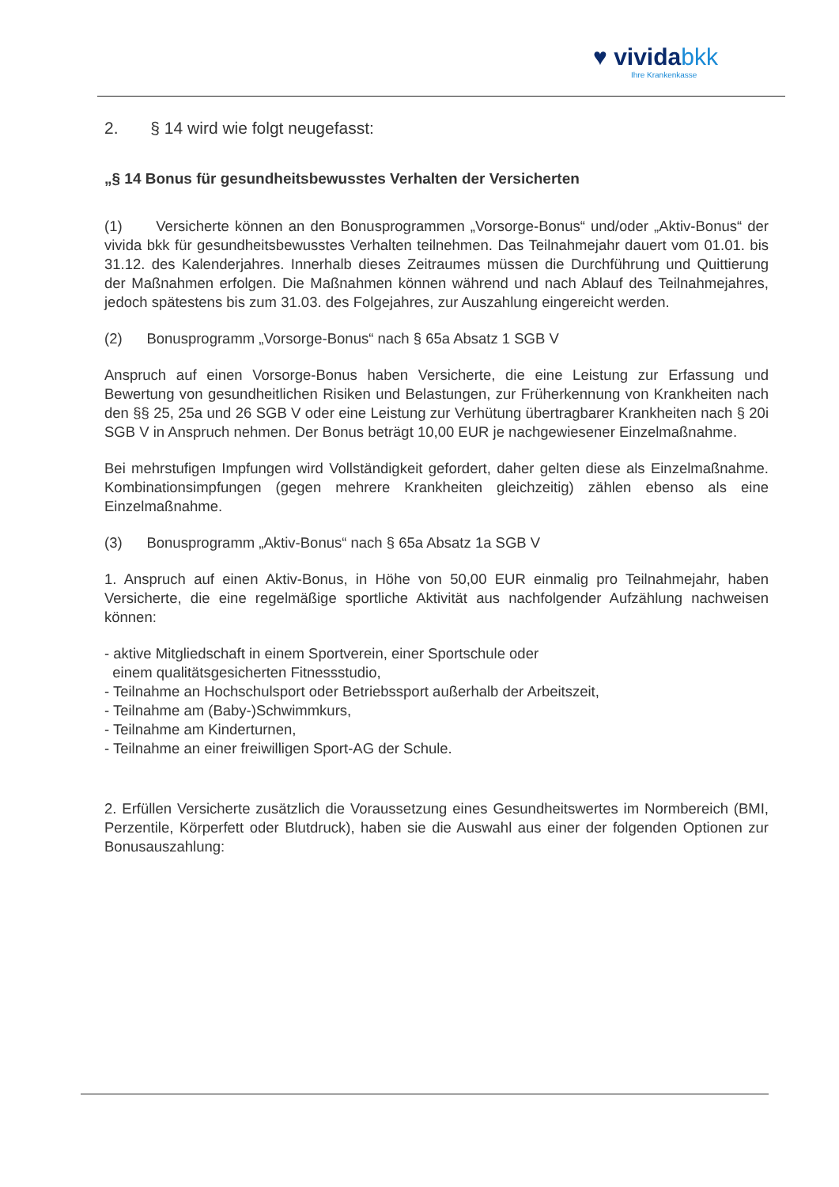♥ vividabkk
Ihre Krankenkasse
2. § 14 wird wie folgt neugefasst:
„§ 14 Bonus für gesundheitsbewusstes Verhalten der Versicherten
(1) Versicherte können an den Bonusprogrammen „Vorsorge-Bonus“ und/oder „Aktiv-Bonus“ der vivida bkk für gesundheitsbewusstes Verhalten teilnehmen. Das Teilnahmejahr dauert vom 01.01. bis 31.12. des Kalenderjahres. Innerhalb dieses Zeitraumes müssen die Durchführung und Quittierung der Maßnahmen erfolgen. Die Maßnahmen können während und nach Ablauf des Teilnahmejahres, jedoch spätestens bis zum 31.03. des Folgejahres, zur Auszahlung eingereicht werden.
(2) Bonusprogramm „Vorsorge-Bonus“ nach § 65a Absatz 1 SGB V
Anspruch auf einen Vorsorge-Bonus haben Versicherte, die eine Leistung zur Erfassung und Bewertung von gesundheitlichen Risiken und Belastungen, zur Früherkennung von Krankheiten nach den §§ 25, 25a und 26 SGB V oder eine Leistung zur Verhütung übertragbarer Krankheiten nach § 20i SGB V in Anspruch nehmen. Der Bonus beträgt 10,00 EUR je nachgewiesener Einzelmaßnahme.
Bei mehrstufigen Impfungen wird Vollständigkeit gefordert, daher gelten diese als Einzelmaßnahme. Kombinationsimpfungen (gegen mehrere Krankheiten gleichzeitig) zählen ebenso als eine Einzelmaßnahme.
(3) Bonusprogramm „Aktiv-Bonus“ nach § 65a Absatz 1a SGB V
1. Anspruch auf einen Aktiv-Bonus, in Höhe von 50,00 EUR einmalig pro Teilnahmejahr, haben Versicherte, die eine regelmäßige sportliche Aktivität aus nachfolgender Aufzählung nachweisen können:
- aktive Mitgliedschaft in einem Sportverein, einer Sportschule oder
einem qualitätsgesicherten Fitnessstudio,
- Teilnahme an Hochschulsport oder Betriebssport außerhalb der Arbeitszeit,
- Teilnahme am (Baby-)Schwimmkurs,
- Teilnahme am Kinderturnen,
- Teilnahme an einer freiwilligen Sport-AG der Schule.
2. Erfüllen Versicherte zusätzlich die Voraussetzung eines Gesundheitswertes im Normbereich (BMI, Perzentile, Körperfett oder Blutdruck), haben sie die Auswahl aus einer der folgenden Optionen zur Bonusauszahlung: